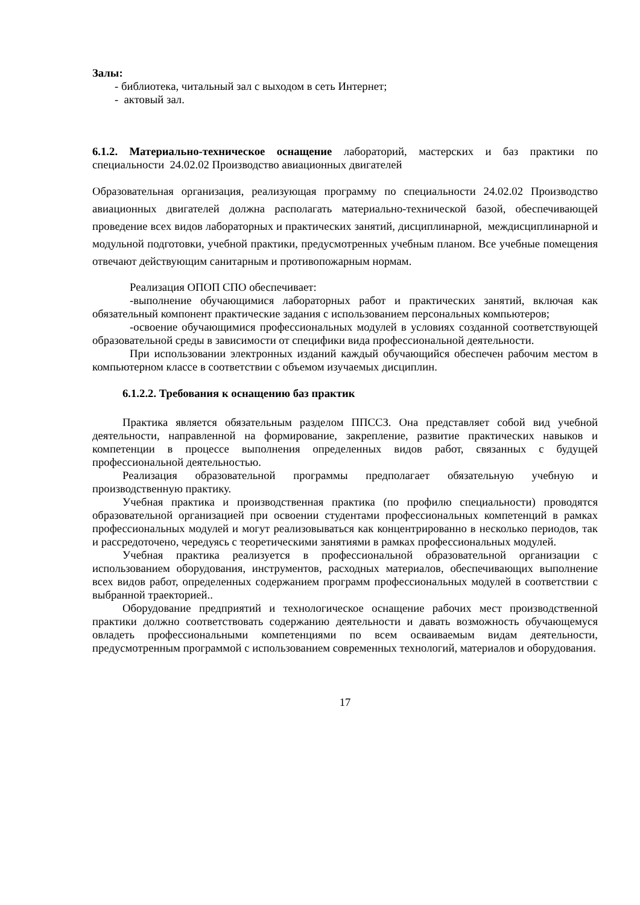Залы:
- библиотека, читальный зал с выходом в сеть Интернет;
- актовый зал.
6.1.2. Материально-техническое оснащение лабораторий, мастерских и баз практики по специальности 24.02.02 Производство авиационных двигателей
Образовательная организация, реализующая программу по специальности 24.02.02 Производство авиационных двигателей должна располагать материально-технической базой, обеспечивающей проведение всех видов лабораторных и практических занятий, дисциплинарной, междисциплинарной и модульной подготовки, учебной практики, предусмотренных учебным планом. Все учебные помещения отвечают действующим санитарным и противопожарным нормам.
Реализация ОПОП СПО обеспечивает:
-выполнение обучающимися лабораторных работ и практических занятий, включая как обязательный компонент практические задания с использованием персональных компьютеров;
-освоение обучающимися профессиональных модулей в условиях созданной соответствующей образовательной среды в зависимости от специфики вида профессиональной деятельности.
При использовании электронных изданий каждый обучающийся обеспечен рабочим местом в компьютерном классе в соответствии с объемом изучаемых дисциплин.
6.1.2.2. Требования к оснащению баз практик
Практика является обязательным разделом ППССЗ. Она представляет собой вид учебной деятельности, направленной на формирование, закрепление, развитие практических навыков и компетенции в процессе выполнения определенных видов работ, связанных с будущей профессиональной деятельностью.
Реализация образовательной программы предполагает обязательную учебную и производственную практику.
Учебная практика и производственная практика (по профилю специальности) проводятся образовательной организацией при освоении студентами профессиональных компетенций в рамках профессиональных модулей и могут реализовываться как концентрированно в несколько периодов, так и рассредоточено, чередуясь с теоретическими занятиями в рамках профессиональных модулей.
Учебная практика реализуется в профессиональной образовательной организации с использованием оборудования, инструментов, расходных материалов, обеспечивающих выполнение всех видов работ, определенных содержанием программ профессиональных модулей в соответствии с выбранной траекторией..
Оборудование предприятий и технологическое оснащение рабочих мест производственной практики должно соответствовать содержанию деятельности и давать возможность обучающемуся овладеть профессиональными компетенциями по всем осваиваемым видам деятельности, предусмотренным программой с использованием современных технологий, материалов и оборудования.
17